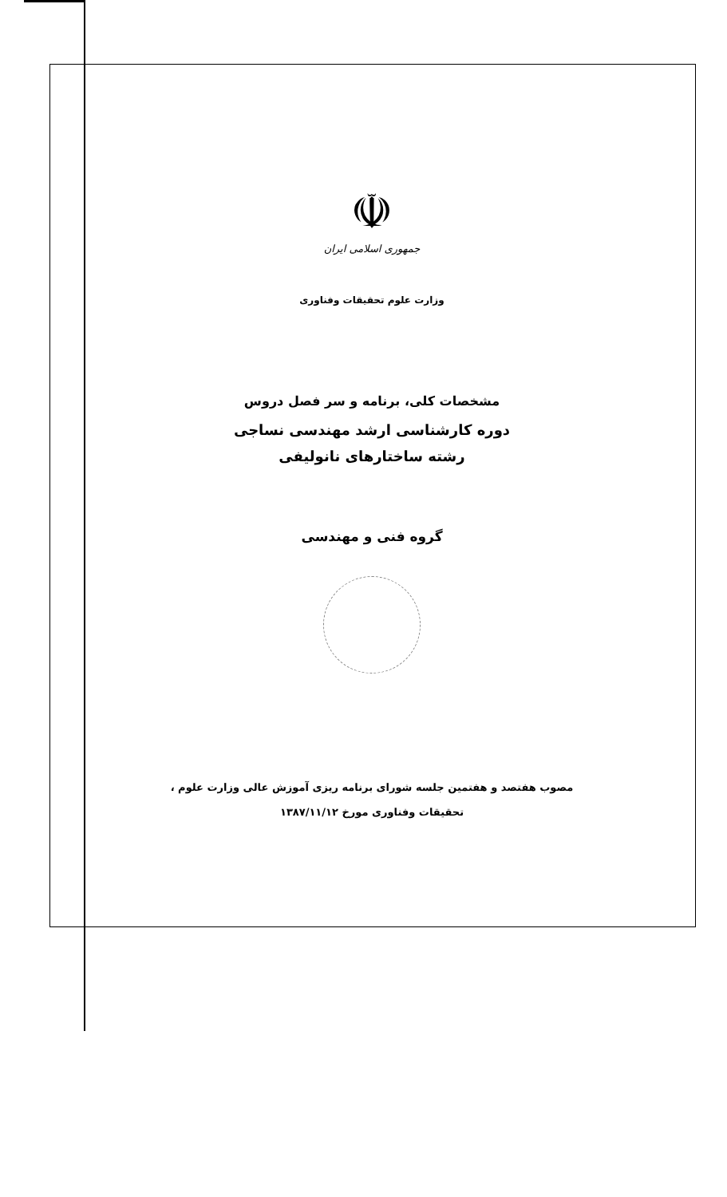☫
جمهوری اسلامی ایران
وزارت علوم تحقیقات وفناوری
مشخصات کلی، برنامه و سر فصل دروس
دوره کارشناسی ارشد مهندسی نساجی
رشته ساختارهای نانولیفی
گروه فنی و مهندسی
مصوب هفتصد و هفتمین جلسه شورای برنامه ریزی آموزش عالی وزارت علوم ،
تحقیقات وفناوری مورخ ۱۳۸۷/۱۱/۱۲